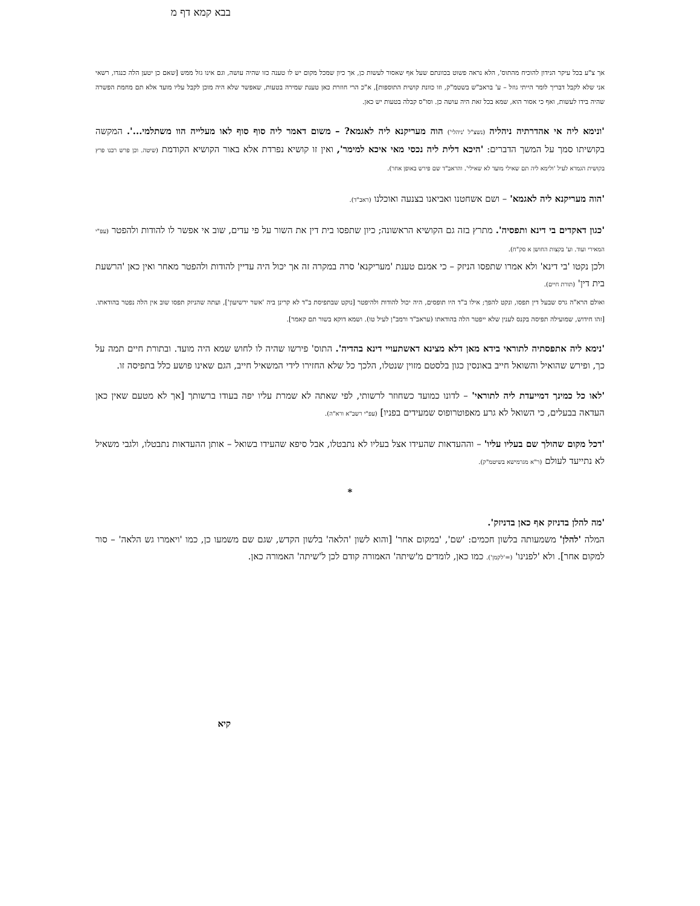בבא קמא דף מ
אך צ"ע בכל עיקר הנידון להוכיח מהתוס', הלא נראה פשוט בכוונתם שעל אף שאסור לעשות כן, אך כיון שמכל מקום יש לו טענה כזו שהיה עושה, וגם אינו גזל ממש [שאם כן יטען הלה כנגדו, רשאי אני שלא לקבל דבריך לומר הייתי גוזל – ע' בראב"ש בשטמ"ק, וזו כוונת קושית התוספות], א"כ הרי חוזרת כאן טענת שמירה בטעות, שאפשר שלא היה מוכן לקבל עליו מועד אלא תם מחמת הפשרה שהיה בידו לעשות, ואף כי אסור הוא, שמא בכל זאת היה עושה כן. וסו"ס קבלה בטעות יש כאן.
'ונימא ליה אי אהדרתיה ניהליה (נשצ"ל 'ניהלי') הוה מעריקנא ליה לאגמא? – משום דאמר ליה סוף סוף לאו מעלייה הוו משתלמי...'. המקשה בקושיתו סמך על המשך הדברים: 'היכא דלית ליה נכסי מאי איכא למימר', ואין זו קושיא נפרדת אלא באור הקושיא הקודמת (שיטה. וכן פרש רבנו פרץ בקושית הגמרא לעיל 'ולימא ליה תם שאילי מועד לא שאילי'. והראב"ד שם פירש באופן אחר).
'הוה מעריקנא ליה לאגמא' – ושם אשחטנו ואביאנו בצנעה ואוכלנו (ראב"ד).
'כגון דאקדים בי דינא ותפסיה'. מתרץ בזה גם הקושיא הראשונה; כיון שתפסו בית דין את השור על פי עדים, שוב אי אפשר לו להודות ולהפטר (עפ"י המאירי ועוד. וע' בקצות החושן א סק"ח).
ולכן נקטו 'בי דינא' ולא אמרו שתפסו הניזק – כי אמנם טענת 'מעריקנא' סרה במקרה זה אך יכול היה עדיין להודות ולהפטר מאחר ואין כאן 'הרשעת בית דין' (תורת חיים).
ואולם הרא"ה גרס שבעל דין תפסו, ונקט להפך; אילו ב"ד היו תופסים, היה יכול להודות ולהיפטר [נוקט שבתפיסת ב"ד לא קרינן ביה 'אשר ירשיעון'], ועתה שהניזק תפסו שוב אין הלה נפטר בהודאתו. [זהו חידוש, שמועילה תפיסה בקנס לענין שלא ייפטר הלה בהודאתו (עראב"ד ורמב"ן לעיל טו). ושמא דוקא בשור תם קאמר].
'נימא ליה אתפסתיה לתוראי בידא מאן דלא מצינא דאשתעויי דינא בהדיה'. התוס' פירשו שהיה לו לחוש שמא היה מועד. ובתורת חיים תמה על כך, ופירש שהואיל והשואל חייב באונסין כגון בלסטם מזוין שנטלו, הלכך כל שלא החזירו לידי המשאיל חייב, הגם שאינו פושע כלל בתפיסה זו.
'לאו כל כמינך דמייעדת ליה לתוראי' – לדונו כמועד כשחוזר לרשותי, לפי שאתה לא שמרת עליו יפה בעודו ברשותך [אך לא מטעם שאין כאן העדאה בבעלים, כי השואל לא גרע מאפוטרופוס שמעידים בפניו] (עפ"י רשב"א ורא"ה).
'דכל מקום שהולך שם בעליו עליו' – וההעדאות שהעידו אצל בעליו לא נתבטלו, אבל סיפא שהעידו בשואל – אותן ההעדאות נתבטלו, ולגבי משאיל לא נתייעד לעולם (ר"א מגרמישא בשיטמ"ק).
*
'מה להלן בדניזק אף כאן בדניזק'.
המלה 'להלן' משמעותה בלשון חכמים: 'שם', 'במקום אחר' [והוא לשון 'הלאה' בלשון הקדש, שגם שם משמעו כן, כמו 'ויאמרו גש הלאה' – סור למקום אחר]. ולא 'לפנינו' (='לקמן'). כמו כאן, לומדים מ'שיתה' האמורה קודם לכן ל'שיתה' האמורה כאן.
קיא